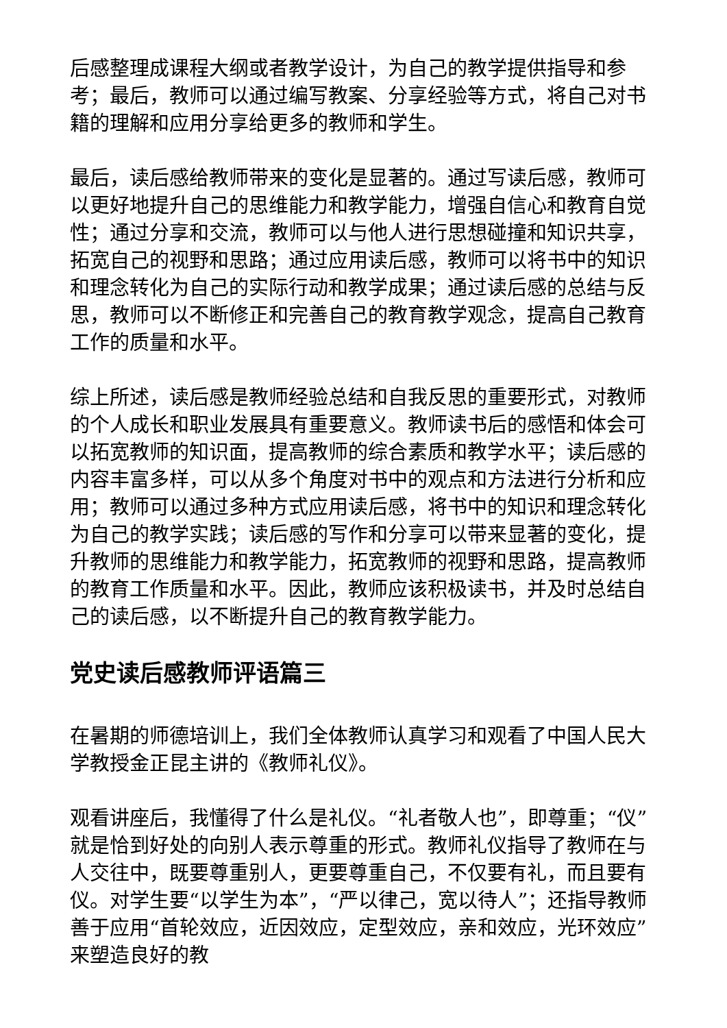后感整理成课程大纲或者教学设计，为自己的教学提供指导和参考；最后，教师可以通过编写教案、分享经验等方式，将自己对书籍的理解和应用分享给更多的教师和学生。
最后，读后感给教师带来的变化是显著的。通过写读后感，教师可以更好地提升自己的思维能力和教学能力，增强自信心和教育自觉性；通过分享和交流，教师可以与他人进行思想碰撞和知识共享，拓宽自己的视野和思路；通过应用读后感，教师可以将书中的知识和理念转化为自己的实际行动和教学成果；通过读后感的总结与反思，教师可以不断修正和完善自己的教育教学观念，提高自己教育工作的质量和水平。
综上所述，读后感是教师经验总结和自我反思的重要形式，对教师的个人成长和职业发展具有重要意义。教师读书后的感悟和体会可以拓宽教师的知识面，提高教师的综合素质和教学水平；读后感的内容丰富多样，可以从多个角度对书中的观点和方法进行分析和应用；教师可以通过多种方式应用读后感，将书中的知识和理念转化为自己的教学实践；读后感的写作和分享可以带来显著的变化，提升教师的思维能力和教学能力，拓宽教师的视野和思路，提高教师的教育工作质量和水平。因此，教师应该积极读书，并及时总结自己的读后感，以不断提升自己的教育教学能力。
党史读后感教师评语篇三
在暑期的师德培训上，我们全体教师认真学习和观看了中国人民大学教授金正昆主讲的《教师礼仪》。
观看讲座后，我懂得了什么是礼仪。“礼者敬人也”，即尊重；“仪”就是恰到好处的向别人表示尊重的形式。教师礼仪指导了教师在与人交往中，既要尊重别人，更要尊重自己，不仅要有礼，而且要有仪。对学生要“以学生为本”，“严以律己，宽以待人”；还指导教师善于应用“首轮效应，近因效应，定型效应，亲和效应，光环效应”来塑造良好的教